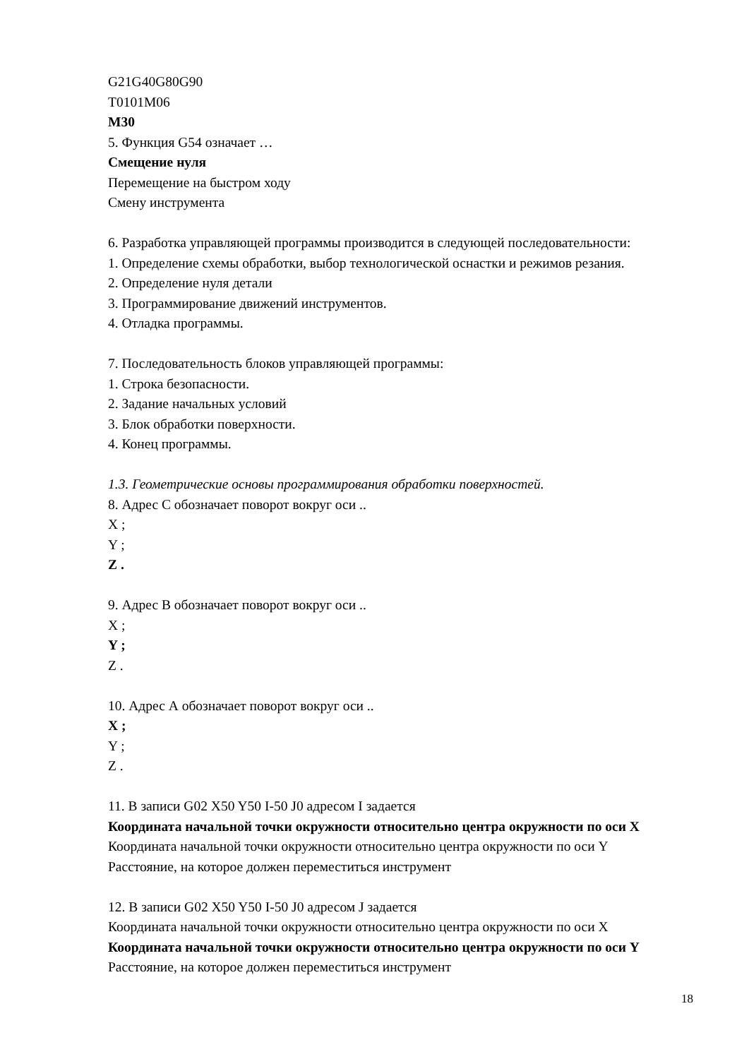G21G40G80G90
T0101M06
M30
5. Функция G54 означает …
Смещение нуля
Перемещение на быстром ходу
Смену инструмента
6. Разработка управляющей программы производится в следующей последовательности:
1. Определение схемы обработки, выбор технологической оснастки и режимов резания.
2. Определение нуля детали
3. Программирование движений инструментов.
4. Отладка программы.
7. Последовательность блоков управляющей программы:
1. Строка безопасности.
2. Задание начальных условий
3. Блок обработки поверхности.
4. Конец программы.
1.3. Геометрические основы программирования обработки поверхностей.
8. Адрес С обозначает поворот вокруг оси ..
X ;
Y ;
Z .
9. Адрес В обозначает поворот вокруг оси ..
X ;
Y ;
Z .
10. Адрес А обозначает поворот вокруг оси ..
X ;
Y ;
Z .
11. В записи G02 X50 Y50 I-50 J0 адресом I задается
Координата начальной точки окружности относительно центра окружности по оси X
Координата начальной точки окружности относительно центра окружности по оси Y
Расстояние, на которое должен переместиться инструмент
12. В записи G02 X50 Y50 I-50 J0 адресом J задается
Координата начальной точки окружности относительно центра окружности по оси X
Координата начальной точки окружности относительно центра окружности по оси Y
Расстояние, на которое должен переместиться инструмент
18